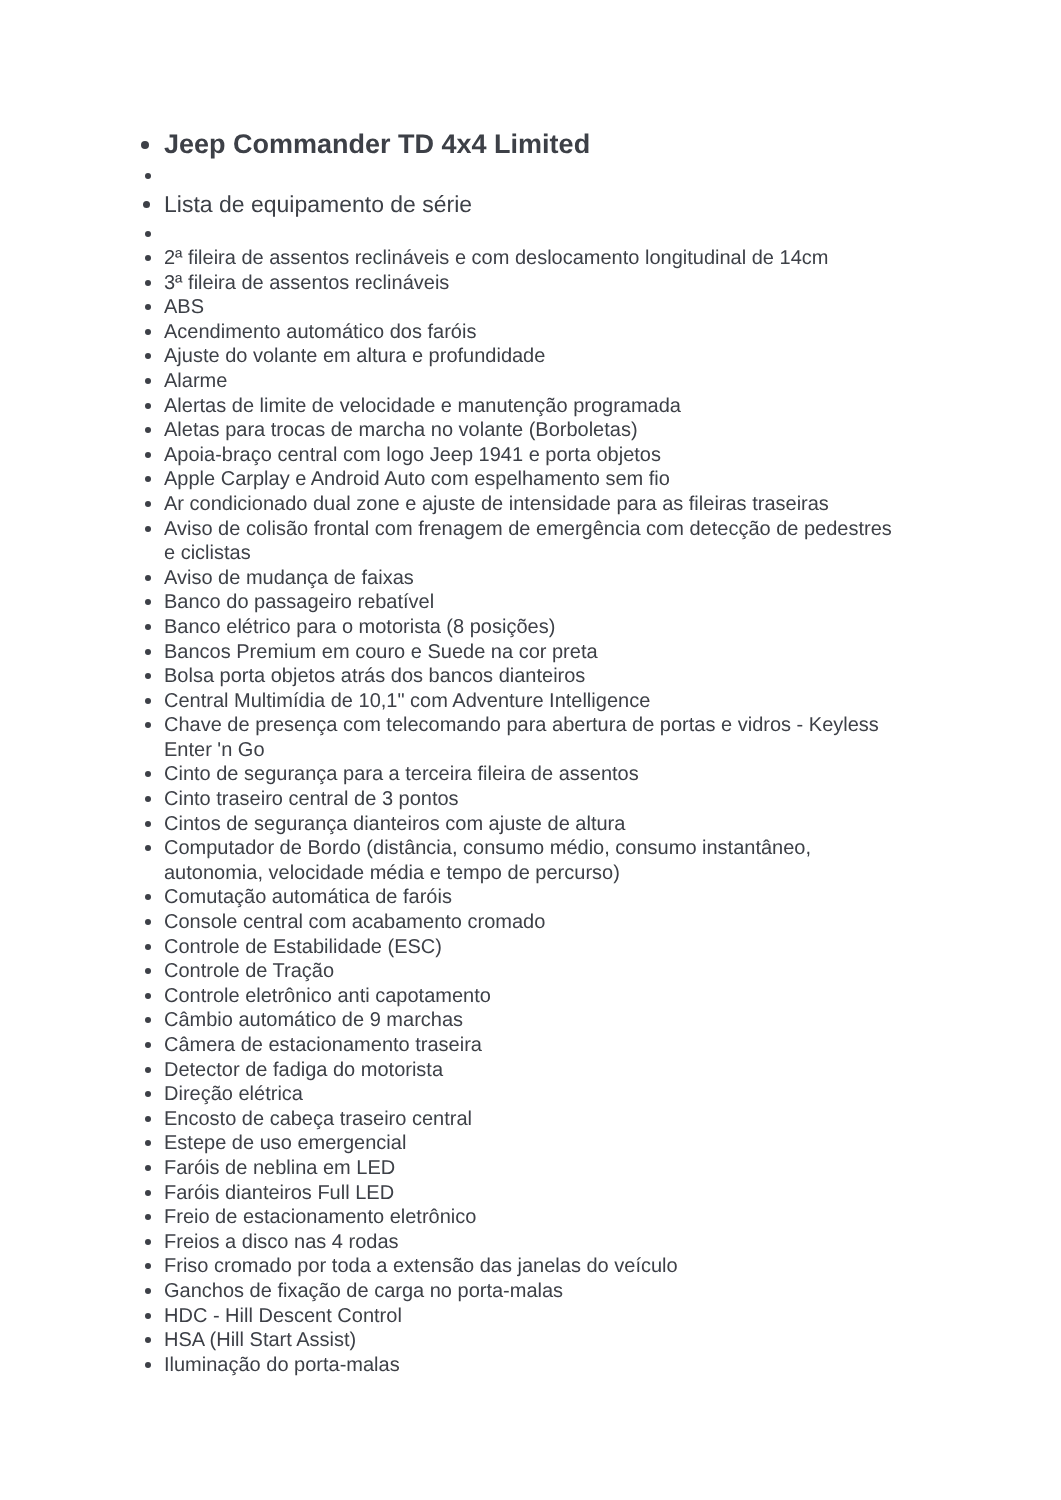Jeep Commander TD 4x4 Limited
Lista de equipamento de série
2ª fileira de assentos reclináveis e com deslocamento longitudinal de 14cm
3ª fileira de assentos reclináveis
ABS
Acendimento automático dos faróis
Ajuste do volante em altura e profundidade
Alarme
Alertas de limite de velocidade e manutenção programada
Aletas para trocas de marcha no volante (Borboletas)
Apoia-braço central com logo Jeep 1941 e porta objetos
Apple Carplay e Android Auto com espelhamento sem fio
Ar condicionado dual zone e ajuste de intensidade para as fileiras traseiras
Aviso de colisão frontal com frenagem de emergência com detecção de pedestres e ciclistas
Aviso de mudança de faixas
Banco do passageiro rebatível
Banco elétrico para o motorista (8 posições)
Bancos Premium em couro e Suede na cor preta
Bolsa porta objetos atrás dos bancos dianteiros
Central Multimídia de 10,1" com Adventure Intelligence
Chave de presença com telecomando para abertura de portas e vidros - Keyless Enter 'n Go
Cinto de segurança para a terceira fileira de assentos
Cinto traseiro central de 3 pontos
Cintos de segurança dianteiros com ajuste de altura
Computador de Bordo (distância, consumo médio, consumo instantâneo, autonomia, velocidade média e tempo de percurso)
Comutação automática de faróis
Console central com acabamento cromado
Controle de Estabilidade (ESC)
Controle de Tração
Controle eletrônico anti capotamento
Câmbio automático de 9 marchas
Câmera de estacionamento traseira
Detector de fadiga do motorista
Direção elétrica
Encosto de cabeça traseiro central
Estepe de uso emergencial
Faróis de neblina em LED
Faróis dianteiros Full LED
Freio de estacionamento eletrônico
Freios a disco nas 4 rodas
Friso cromado por toda a extensão das janelas do veículo
Ganchos de fixação de carga no porta-malas
HDC - Hill Descent Control
HSA (Hill Start Assist)
Iluminação do porta-malas